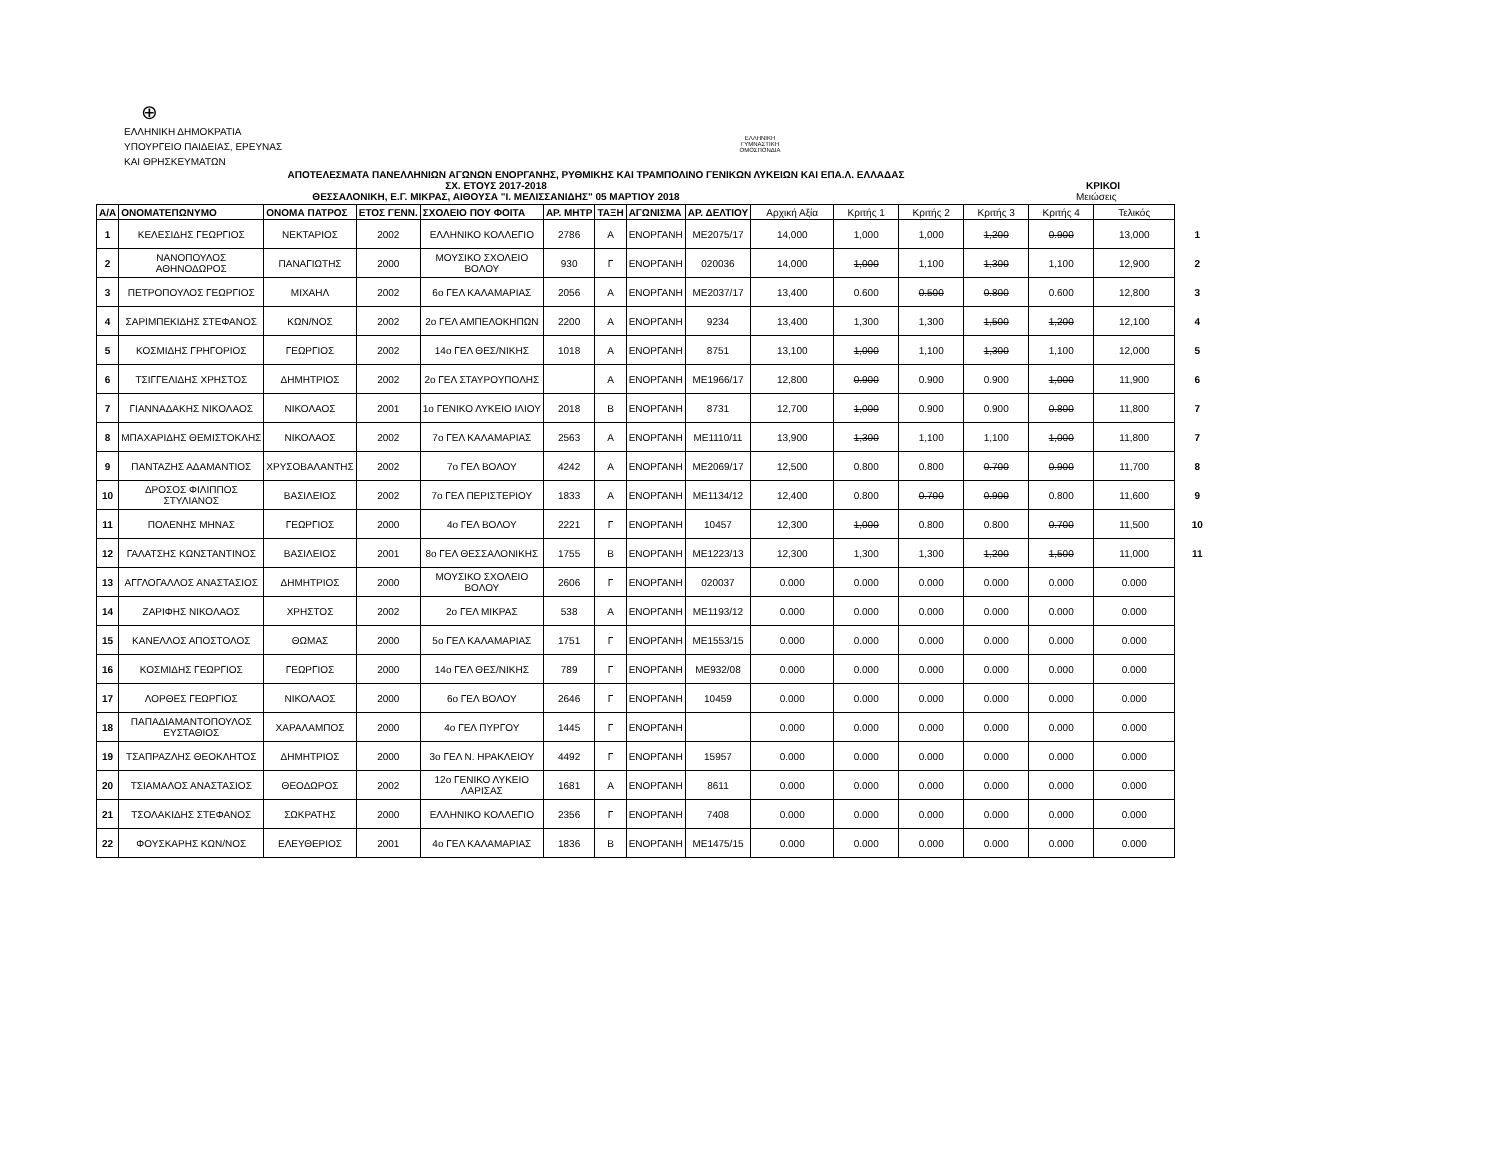⊕
ΕΛΛΗΝΙΚΗ ΔΗΜΟΚΡΑΤΙΑ
ΥΠΟΥΡΓΕΙΟ ΠΑΙΔΕΙΑΣ, ΕΡΕΥΝΑΣ
ΚΑΙ ΘΡΗΣΚΕΥΜΑΤΩΝ
ΕΛΛΗΝΙΚΗ ΓΥΜΝΑΣΤΙΚΗ ΟΜΟΣΠΟΝΔΙΑ
ΑΠΟΤΕΛΕΣΜΑΤΑ ΠΑΝΕΛΛΗΝΙΩΝ ΑΓΩΝΩΝ ΕΝΟΡΓΑΝΗΣ, ΡΥΘΜΙΚΗΣ ΚΑΙ ΤΡΑΜΠΟΛΙΝΟ ΓΕΝΙΚΩΝ ΛΥΚΕΙΩΝ ΚΑΙ ΕΠΑ.Λ. ΕΛΛΑΔΑΣ
ΣΧ. ΕΤΟΥΣ 2017-2018 ΚΡΙΚΟΙ
ΘΕΣΣΑΛΟΝΙΚΗ, Ε.Γ. ΜΙΚΡΑΣ, ΑΙΘΟΥΣΑ "Ι. ΜΕΛΙΣΣΑΝΙΔΗΣ" 05 ΜΑΡΤΙΟΥ 2018 Μειώσεις
| Α/Α | ΟΝΟΜΑΤΕΠΩΝΥΜΟ | ΟΝΟΜΑ ΠΑΤΡΟΣ | ΕΤΟΣ ΓΕΝΝ. | ΣΧΟΛΕΙΟ ΠΟΥ ΦΟΙΤΑ | ΑΡ. ΜΗΤΡ | ΤΑΞΗ | ΑΓΩΝΙΣΜΑ | ΑΡ. ΔΕΛΤΙΟΥ | Αρχική Αξία | Κριτής 1 | Κριτής 2 | Κριτής 3 | Κριτής 4 | Τελικός | |
| --- | --- | --- | --- | --- | --- | --- | --- | --- | --- | --- | --- | --- | --- | --- | --- |
| 1 | ΚΕΛΕΣΙΔΗΣ ΓΕΩΡΓΙΟΣ | ΝΕΚΤΑΡΙΟΣ | 2002 | ΕΛΛΗΝΙΚΟ ΚΟΛΛΕΓΙΟ | 2786 | Α | ΕΝΟΡΓΑΝΗ | ΜΕ2075/17 | 14,000 | 1,000 | 1,000 | 1,200 | 0.900 | 13,000 | 1 |
| 2 | ΝΑΝΟΠΟΥΛΟΣ ΑΘΗΝΟΔΩΡΟΣ | ΠΑΝΑΓΙΩΤΗΣ | 2000 | ΜΟΥΣΙΚΟ ΣΧΟΛΕΙΟ ΒΟΛΟΥ | 930 | Γ | ΕΝΟΡΓΑΝΗ | 020036 | 14,000 | 1,000 | 1,100 | 1,300 | 1,100 | 12,900 | 2 |
| 3 | ΠΕΤΡΟΠΟΥΛΟΣ ΓΕΩΡΓΙΟΣ | ΜΙΧΑΗΛ | 2002 | 6ο ΓΕΛ ΚΑΛΑΜΑΡΙΑΣ | 2056 | Α | ΕΝΟΡΓΑΝΗ | ΜΕ2037/17 | 13,400 | 0.600 | 0.500 | 0.800 | 0.600 | 12,800 | 3 |
| 4 | ΣΑΡΙΜΠΕΚΙΔΗΣ ΣΤΕΦΑΝΟΣ | ΚΩΝ/ΝΟΣ | 2002 | 2ο ΓΕΛ ΑΜΠΕΛΟΚΗΠΩΝ | 2200 | Α | ΕΝΟΡΓΑΝΗ | 9234 | 13,400 | 1,300 | 1,300 | 1,500 | 1,200 | 12,100 | 4 |
| 5 | ΚΟΣΜΙΔΗΣ ΓΡΗΓΟΡΙΟΣ | ΓΕΩΡΓΙΟΣ | 2002 | 14ο ΓΕΛ ΘΕΣ/ΝΙΚΗΣ | 1018 | Α | ΕΝΟΡΓΑΝΗ | 8751 | 13,100 | 1,000 | 1,100 | 1,300 | 1,100 | 12,000 | 5 |
| 6 | ΤΣΙΓΓΕΛΙΔΗΣ ΧΡΗΣΤΟΣ | ΔΗΜΗΤΡΙΟΣ | 2002 | 2ο ΓΕΛ ΣΤΑΥΡΟΥΠΟΛΗΣ | | Α | ΕΝΟΡΓΑΝΗ | ΜΕ1966/17 | 12,800 | 0.900 | 0.900 | 0.900 | 1,000 | 11,900 | 6 |
| 7 | ΓΙΑΝΝΑΔΑΚΗΣ ΝΙΚΟΛΑΟΣ | ΝΙΚΟΛΑΟΣ | 2001 | 1ο ΓΕΝΙΚΟ ΛΥΚΕΙΟ ΙΛΙΟΥ | 2018 | Β | ΕΝΟΡΓΑΝΗ | 8731 | 12,700 | 1,000 | 0.900 | 0.900 | 0.800 | 11,800 | 7 |
| 8 | ΜΠΑΧΑΡΙΔΗΣ ΘΕΜΙΣΤΟΚΛΗΣ | ΝΙΚΟΛΑΟΣ | 2002 | 7ο ΓΕΛ ΚΑΛΑΜΑΡΙΑΣ | 2563 | Α | ΕΝΟΡΓΑΝΗ | ΜΕ1110/11 | 13,900 | 1,300 | 1,100 | 1,100 | 1,000 | 11,800 | 7 |
| 9 | ΠΑΝΤΑΖΗΣ ΑΔΑΜΑΝΤΙΟΣ | ΧΡΥΣΟΒΑΛΑΝΤΗΣ | 2002 | 7ο ΓΕΛ ΒΟΛΟΥ | 4242 | Α | ΕΝΟΡΓΑΝΗ | ΜΕ2069/17 | 12,500 | 0.800 | 0.800 | 0.700 | 0.900 | 11,700 | 8 |
| 10 | ΔΡΟΣΟΣ ΦΙΛΙΠΠΟΣ ΣΤΥΛΙΑΝΟΣ | ΒΑΣΙΛΕΙΟΣ | 2002 | 7ο ΓΕΛ ΠΕΡΙΣΤΕΡΙΟΥ | 1833 | Α | ΕΝΟΡΓΑΝΗ | ΜΕ1134/12 | 12,400 | 0.800 | 0.700 | 0.900 | 0.800 | 11,600 | 9 |
| 11 | ΠΟΛΕΝΗΣ ΜΗΝΑΣ | ΓΕΩΡΓΙΟΣ | 2000 | 4ο ΓΕΛ ΒΟΛΟΥ | 2221 | Γ | ΕΝΟΡΓΑΝΗ | 10457 | 12,300 | 1,000 | 0.800 | 0.800 | 0.700 | 11,500 | 10 |
| 12 | ΓΑΛΑΤΣΗΣ ΚΩΝΣΤΑΝΤΙΝΟΣ | ΒΑΣΙΛΕΙΟΣ | 2001 | 8ο ΓΕΛ ΘΕΣΣΑΛΟΝΙΚΗΣ | 1755 | Β | ΕΝΟΡΓΑΝΗ | ΜΕ1223/13 | 12,300 | 1,300 | 1,300 | 1,200 | 1,500 | 11,000 | 11 |
| 13 | ΑΓΓΛΟΓΑΛΛΟΣ ΑΝΑΣΤΑΣΙΟΣ | ΔΗΜΗΤΡΙΟΣ | 2000 | ΜΟΥΣΙΚΟ ΣΧΟΛΕΙΟ ΒΟΛΟΥ | 2606 | Γ | ΕΝΟΡΓΑΝΗ | 020037 | 0.000 | 0.000 | 0.000 | 0.000 | 0.000 | 0.000 | |
| 14 | ΖΑΡΙΦΗΣ ΝΙΚΟΛΑΟΣ | ΧΡΗΣΤΟΣ | 2002 | 2ο ΓΕΛ ΜΙΚΡΑΣ | 538 | Α | ΕΝΟΡΓΑΝΗ | ΜΕ1193/12 | 0.000 | 0.000 | 0.000 | 0.000 | 0.000 | 0.000 | |
| 15 | ΚΑΝΕΛΛΟΣ ΑΠΟΣΤΟΛΟΣ | ΘΩΜΑΣ | 2000 | 5ο ΓΕΛ ΚΑΛΑΜΑΡΙΑΣ | 1751 | Γ | ΕΝΟΡΓΑΝΗ | ΜΕ1553/15 | 0.000 | 0.000 | 0.000 | 0.000 | 0.000 | 0.000 | |
| 16 | ΚΟΣΜΙΔΗΣ ΓΕΩΡΓΙΟΣ | ΓΕΩΡΓΙΟΣ | 2000 | 14ο ΓΕΛ ΘΕΣ/ΝΙΚΗΣ | 789 | Γ | ΕΝΟΡΓΑΝΗ | ΜΕ932/08 | 0.000 | 0.000 | 0.000 | 0.000 | 0.000 | 0.000 | |
| 17 | ΛΟΡΘΕΣ ΓΕΩΡΓΙΟΣ | ΝΙΚΟΛΑΟΣ | 2000 | 6ο ΓΕΛ ΒΟΛΟΥ | 2646 | Γ | ΕΝΟΡΓΑΝΗ | 10459 | 0.000 | 0.000 | 0.000 | 0.000 | 0.000 | 0.000 | |
| 18 | ΠΑΠΑΔΙΑΜΑΝΤΟΠΟΥΛΟΣ ΕΥΣΤΑΘΙΟΣ | ΧΑΡΑΛΑΜΠΟΣ | 2000 | 4ο ΓΕΛ ΠΥΡΓΟΥ | 1445 | Γ | ΕΝΟΡΓΑΝΗ | | 0.000 | 0.000 | 0.000 | 0.000 | 0.000 | 0.000 | |
| 19 | ΤΣΑΠΡΑΖΛΗΣ ΘΕΟΚΛΗΤΟΣ | ΔΗΜΗΤΡΙΟΣ | 2000 | 3ο ΓΕΛ Ν. ΗΡΑΚΛΕΙΟΥ | 4492 | Γ | ΕΝΟΡΓΑΝΗ | 15957 | 0.000 | 0.000 | 0.000 | 0.000 | 0.000 | 0.000 | |
| 20 | ΤΣΙΑΜΑΛΟΣ ΑΝΑΣΤΑΣΙΟΣ | ΘΕΟΔΩΡΟΣ | 2002 | 12ο ΓΕΝΙΚΟ ΛΥΚΕΙΟ ΛΑΡΙΣΑΣ | 1681 | Α | ΕΝΟΡΓΑΝΗ | 8611 | 0.000 | 0.000 | 0.000 | 0.000 | 0.000 | 0.000 | |
| 21 | ΤΣΟΛΑΚΙΔΗΣ ΣΤΕΦΑΝΟΣ | ΣΩΚΡΑΤΗΣ | 2000 | ΕΛΛΗΝΙΚΟ ΚΟΛΛΕΓΙΟ | 2356 | Γ | ΕΝΟΡΓΑΝΗ | 7408 | 0.000 | 0.000 | 0.000 | 0.000 | 0.000 | 0.000 | |
| 22 | ΦΟΥΣΚΑΡΗΣ ΚΩΝ/ΝΟΣ | ΕΛΕΥΘΕΡΙΟΣ | 2001 | 4ο ΓΕΛ ΚΑΛΑΜΑΡΙΑΣ | 1836 | Β | ΕΝΟΡΓΑΝΗ | ΜΕ1475/15 | 0.000 | 0.000 | 0.000 | 0.000 | 0.000 | 0.000 | |